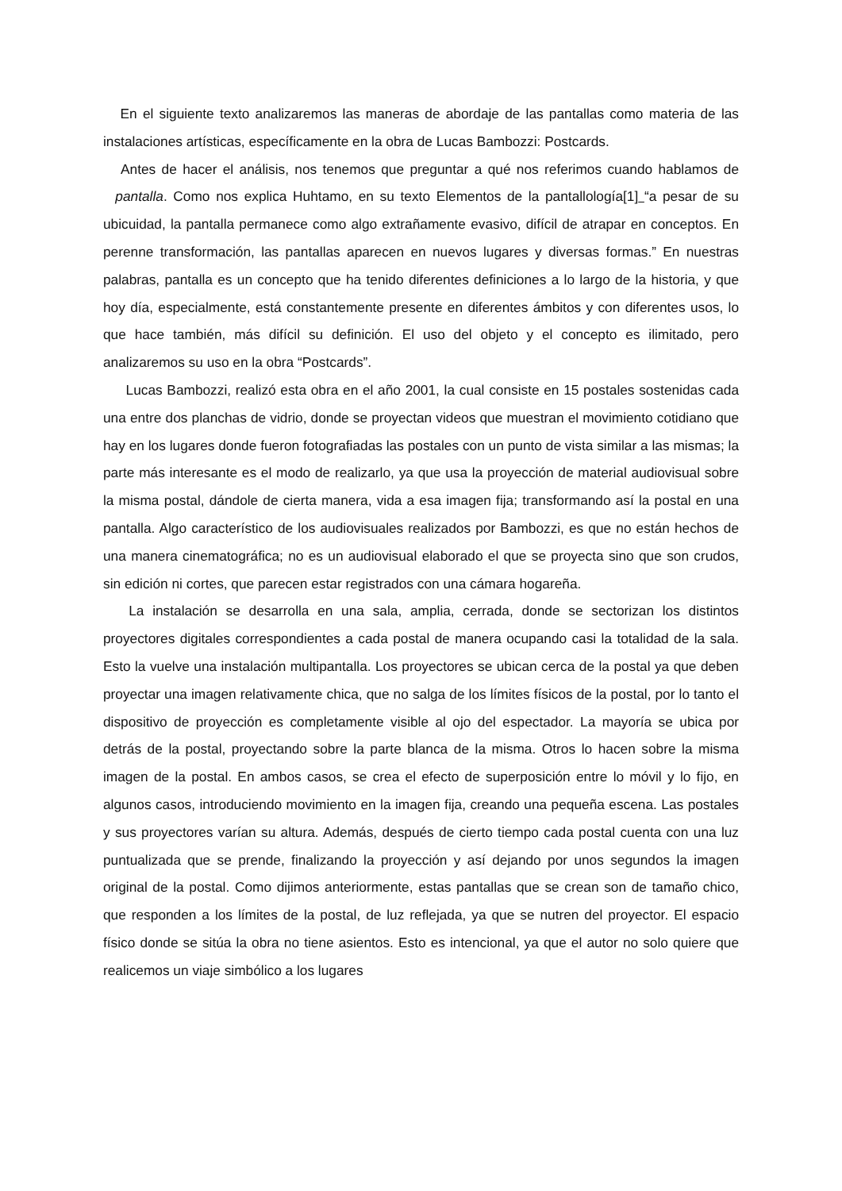En el siguiente texto analizaremos las maneras de abordaje de las pantallas como materia de las instalaciones artísticas, específicamente en la obra de Lucas Bambozzi: Postcards.
Antes de hacer el análisis, nos tenemos que preguntar a qué nos referimos cuando hablamos de pantalla. Como nos explica Huhtamo, en su texto Elementos de la pantallología[1] “a pesar de su ubicuidad, la pantalla permanece como algo extrañamente evasivo, difícil de atrapar en conceptos. En perenne transformación, las pantallas aparecen en nuevos lugares y diversas formas.” En nuestras palabras, pantalla es un concepto que ha tenido diferentes definiciones a lo largo de la historia, y que hoy día, especialmente, está constantemente presente en diferentes ámbitos y con diferentes usos, lo que hace también, más difícil su definición. El uso del objeto y el concepto es ilimitado, pero analizaremos su uso en la obra “Postcards”.
Lucas Bambozzi, realizó esta obra en el año 2001, la cual consiste en 15 postales sostenidas cada una entre dos planchas de vidrio, donde se proyectan videos que muestran el movimiento cotidiano que hay en los lugares donde fueron fotografiadas las postales con un punto de vista similar a las mismas; la parte más interesante es el modo de realizarlo, ya que usa la proyección de material audiovisual sobre la misma postal, dándole de cierta manera, vida a esa imagen fija; transformando así la postal en una pantalla. Algo característico de los audiovisuales realizados por Bambozzi, es que no están hechos de una manera cinematográfica; no es un audiovisual elaborado el que se proyecta sino que son crudos, sin edición ni cortes, que parecen estar registrados con una cámara hogareña.
La instalación se desarrolla en una sala, amplia, cerrada, donde se sectorizan los distintos proyectores digitales correspondientes a cada postal de manera ocupando casi la totalidad de la sala. Esto la vuelve una instalación multipantalla. Los proyectores se ubican cerca de la postal ya que deben proyectar una imagen relativamente chica, que no salga de los límites físicos de la postal, por lo tanto el dispositivo de proyección es completamente visible al ojo del espectador. La mayoría se ubica por detrás de la postal, proyectando sobre la parte blanca de la misma. Otros lo hacen sobre la misma imagen de la postal. En ambos casos, se crea el efecto de superposición entre lo móvil y lo fijo, en algunos casos, introduciendo movimiento en la imagen fija, creando una pequeña escena. Las postales y sus proyectores varían su altura. Además, después de cierto tiempo cada postal cuenta con una luz puntualizada que se prende, finalizando la proyección y así dejando por unos segundos la imagen original de la postal. Como dijimos anteriormente, estas pantallas que se crean son de tamaño chico, que responden a los límites de la postal, de luz reflejada, ya que se nutren del proyector. El espacio físico donde se sitúa la obra no tiene asientos. Esto es intencional, ya que el autor no solo quiere que realicemos un viaje simbólico a los lugares